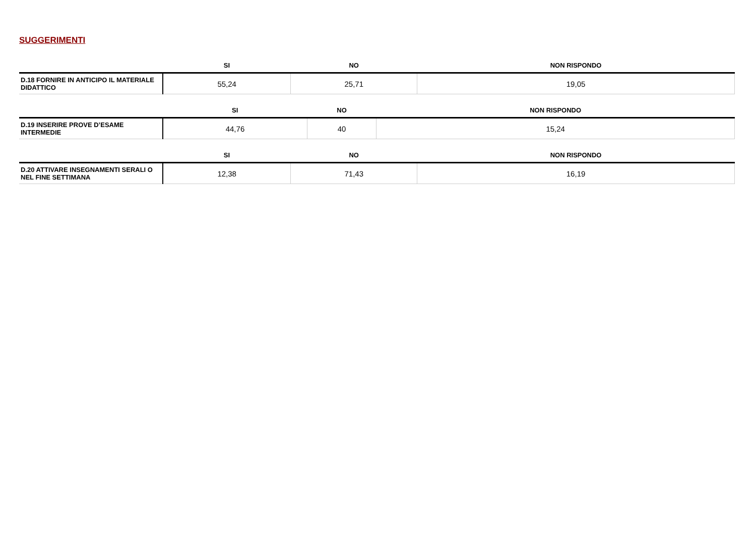SUGGERIMENTI
| | SI | NO | NON RISPONDO |
| --- | --- | --- | --- |
| D.18 FORNIRE IN ANTICIPO IL MATERIALE DIDATTICO | 55,24 | 25,71 | 19,05 |
| | SI | NO | NON RISPONDO |
| --- | --- | --- | --- |
| D.19 INSERIRE PROVE D’ESAME INTERMEDIE | 44,76 | 40 | 15,24 |
| | SI | NO | NON RISPONDO |
| --- | --- | --- | --- |
| D.20 ATTIVARE INSEGNAMENTI SERALI O NEL FINE SETTIMANA | 12,38 | 71,43 | 16,19 |